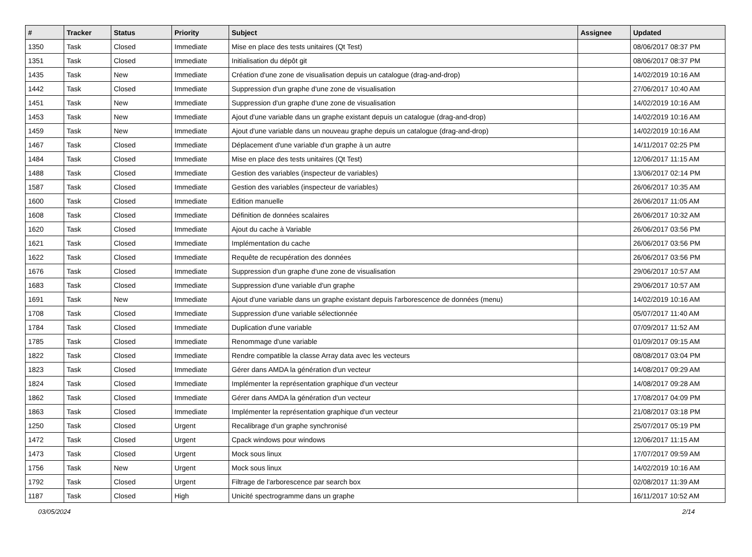| # | Tracker | Status | Priority | Subject | Assignee | Updated |
| --- | --- | --- | --- | --- | --- | --- |
| 1350 | Task | Closed | Immediate | Mise en place des tests unitaires (Qt Test) | | 08/06/2017 08:37 PM |
| 1351 | Task | Closed | Immediate | Initialisation du dépôt git | | 08/06/2017 08:37 PM |
| 1435 | Task | New | Immediate | Création d'une zone de visualisation depuis un catalogue (drag-and-drop) | | 14/02/2019 10:16 AM |
| 1442 | Task | Closed | Immediate | Suppression d'un graphe d'une zone de visualisation | | 27/06/2017 10:40 AM |
| 1451 | Task | New | Immediate | Suppression d'un graphe d'une zone de visualisation | | 14/02/2019 10:16 AM |
| 1453 | Task | New | Immediate | Ajout d'une variable dans un graphe existant depuis un catalogue (drag-and-drop) | | 14/02/2019 10:16 AM |
| 1459 | Task | New | Immediate | Ajout d'une variable dans un nouveau graphe depuis un catalogue (drag-and-drop) | | 14/02/2019 10:16 AM |
| 1467 | Task | Closed | Immediate | Déplacement d'une variable d'un graphe à un autre | | 14/11/2017 02:25 PM |
| 1484 | Task | Closed | Immediate | Mise en place des tests unitaires (Qt Test) | | 12/06/2017 11:15 AM |
| 1488 | Task | Closed | Immediate | Gestion des variables (inspecteur de variables) | | 13/06/2017 02:14 PM |
| 1587 | Task | Closed | Immediate | Gestion des variables (inspecteur de variables) | | 26/06/2017 10:35 AM |
| 1600 | Task | Closed | Immediate | Edition manuelle | | 26/06/2017 11:05 AM |
| 1608 | Task | Closed | Immediate | Définition de données scalaires | | 26/06/2017 10:32 AM |
| 1620 | Task | Closed | Immediate | Ajout du cache à Variable | | 26/06/2017 03:56 PM |
| 1621 | Task | Closed | Immediate | Implémentation du cache | | 26/06/2017 03:56 PM |
| 1622 | Task | Closed | Immediate | Requête de recupération des données | | 26/06/2017 03:56 PM |
| 1676 | Task | Closed | Immediate | Suppression d'un graphe d'une zone de visualisation | | 29/06/2017 10:57 AM |
| 1683 | Task | Closed | Immediate | Suppression d'une variable d'un graphe | | 29/06/2017 10:57 AM |
| 1691 | Task | New | Immediate | Ajout d'une variable dans un graphe existant depuis l'arborescence de données (menu) | | 14/02/2019 10:16 AM |
| 1708 | Task | Closed | Immediate | Suppression d'une variable sélectionnée | | 05/07/2017 11:40 AM |
| 1784 | Task | Closed | Immediate | Duplication d'une variable | | 07/09/2017 11:52 AM |
| 1785 | Task | Closed | Immediate | Renommage d'une variable | | 01/09/2017 09:15 AM |
| 1822 | Task | Closed | Immediate | Rendre compatible la classe Array data avec les vecteurs | | 08/08/2017 03:04 PM |
| 1823 | Task | Closed | Immediate | Gérer dans AMDA la génération d'un vecteur | | 14/08/2017 09:29 AM |
| 1824 | Task | Closed | Immediate | Implémenter la représentation graphique d'un vecteur | | 14/08/2017 09:28 AM |
| 1862 | Task | Closed | Immediate | Gérer dans AMDA la génération d'un vecteur | | 17/08/2017 04:09 PM |
| 1863 | Task | Closed | Immediate | Implémenter la représentation graphique d'un vecteur | | 21/08/2017 03:18 PM |
| 1250 | Task | Closed | Urgent | Recalibrage d'un graphe synchronisé | | 25/07/2017 05:19 PM |
| 1472 | Task | Closed | Urgent | Cpack windows pour windows | | 12/06/2017 11:15 AM |
| 1473 | Task | Closed | Urgent | Mock sous linux | | 17/07/2017 09:59 AM |
| 1756 | Task | New | Urgent | Mock sous linux | | 14/02/2019 10:16 AM |
| 1792 | Task | Closed | Urgent | Filtrage de l'arborescence par search box | | 02/08/2017 11:39 AM |
| 1187 | Task | Closed | High | Unicité spectrogramme dans un graphe | | 16/11/2017 10:52 AM |
03/05/2024 2/14